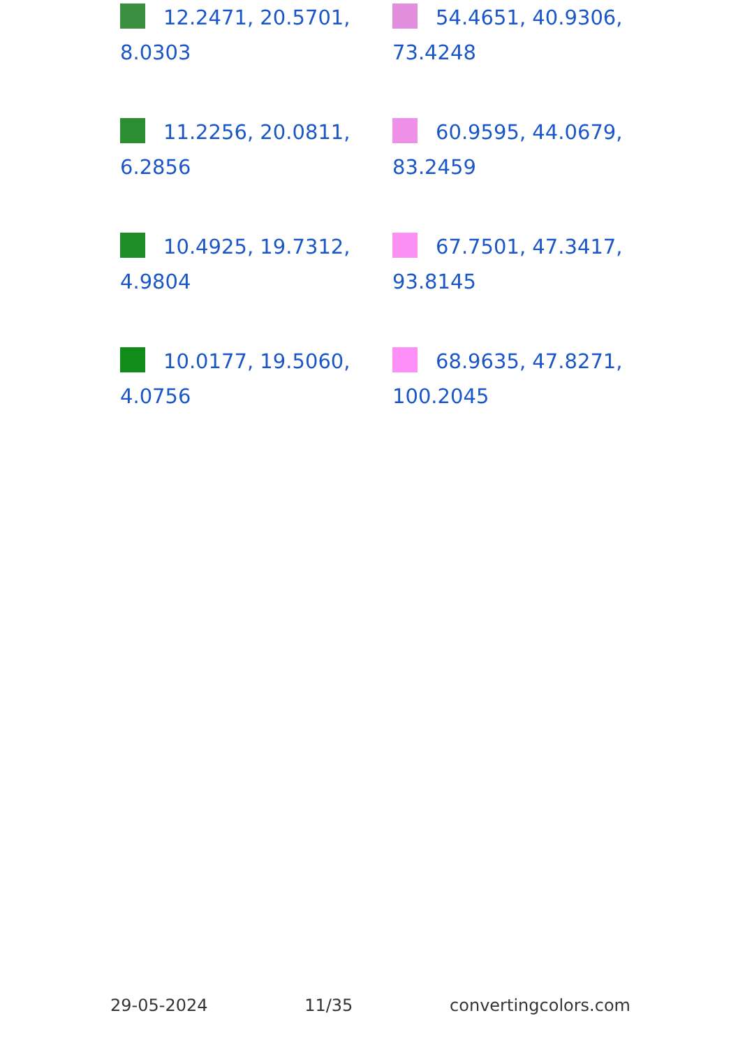12.2471, 20.5701, 8.0303
54.4651, 40.9306, 73.4248
11.2256, 20.0811, 6.2856
60.9595, 44.0679, 83.2459
10.4925, 19.7312, 4.9804
67.7501, 47.3417, 93.8145
10.0177, 19.5060, 4.0756
68.9635, 47.8271, 100.2045
29-05-2024 11/35 convertingcolors.com